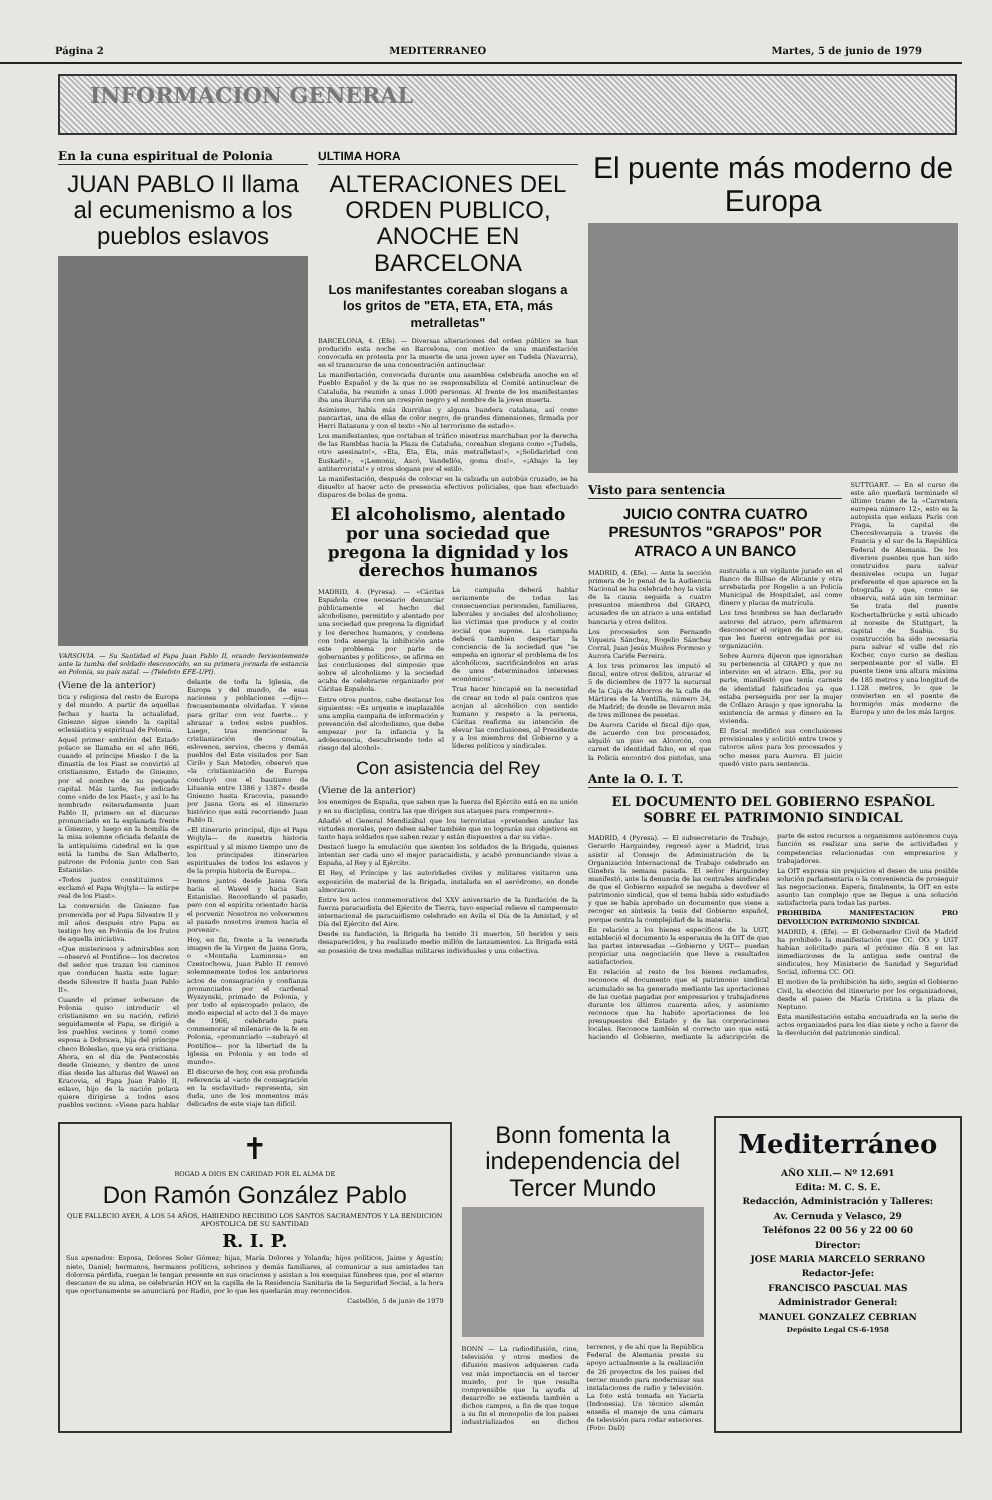Página 2 MEDITERRANEO Martes, 5 de junio de 1979
INFORMACION GENERAL
En la cuna espiritual de Polonia
JUAN PABLO II llama al ecumenismo a los pueblos eslavos
VARSOVIA. — Su Santidad el Papa Juan Pablo II, orando fervientemente ante la tumba del soldado desconocido, en su primera jornada de estancia en Polonia, su país natal. — (Telefoto EFE-UPI).
(Viene de la anterior)
tica y religiosa del resto de Europa y del mundo. A partir de aquellas fechas y hasta la actualidad, Gniezno sigue siendo la capital eclesiástica y espiritual de Polonia.
Aquel primer embrión del Estado polaco se llamaba en el año 966, cuando el príncipe Miesko I de la dinastía de los Piast se convirtió al cristianismo, Estado de Gniezno, por el nombre de su pequeña capital. Más tarde, fue indicado como «nido de los Piast», y así lo ha nombrado reiteradamente Juan Pablo II, primero en el discurso pronunciado en la explanada frente a Gniezno, y luego en la homilía de la misa solemne oficiada delante de la antiquísima catedral en la que está la tumba de San Adalberto, patrono de Polonia junto con San Estanislao.
«Todos juntos constituimos —exclamó el Papa Wojtyla— la estirpe real de los Piast».
La conversión de Gniezno fue promovida por el Papa Silvestre II y mil años después otro Papa es testigo hoy en Polonia de los frutos de aquella iniciativa.
«Que misteriosos y admirables son —observó el Pontífice— los decretos del señor que trazan los caminos que conducen hasta este lugar: desde Silvestre II hasta Juan Pablo II».
Cuando el primer soberano de Polonia quiso introducir el cristianismo en su nación, refirió seguidamente el Papa, se dirigió a los pueblos vecinos y tomó como esposa a Dobrawa, hija del príncipe checo Boleslao, que ya era cristiana. Ahora, en el día de Pentecostés desde Gniezno, y dentro de unos días desde las alturas del Wawel en Kracovia, el Papa Juan Pablo II, eslavo, hijo de la nación polaca quiere dirigirse a todos esos pueblos vecinos. «Viene para hablar delante de toda la Iglesia, de Europa y del mundo, de esas naciones y poblaciones —dijo— frecuentemente olvidadas. Y viene para gritar con voz fuerte... y abrazar a todos estos pueblos. Luego, tras mencionar la cristianización de croatas, eslovenos, servios, checos y demás pueblos del Este visitados por San Cirilo y San Metodio, observó que «la cristianización de Europa concluyó con el bautismo de Lituania entre 1386 y 1387» desde Gniezno hasta Kracovia, pasando por Jasna Gora es el itinerario histórico que está recorriendo Juan Pablo II.
«El itinerario principal, dijo el Papa Wojtyla— de nuestra historia espiritual y al mismo tiempo uno de los principales itinerarios espirituales de todos los eslavos y de la propia historia de Europa...
Iremos juntos desde Jasna Gora hacia el Wawel y hacia San Estanislao. Recordando el pasado, pero con el espíritu orientado hacia el porvenir. Nosotros no volveremos al pasado nosotros iremos hacia el porvenir».
Hoy, en fin, frente a la venerada imagen de la Virgen de Jasna Gora, o «Montaña Luminosa» en Czestochowa, Juan Pablo II renovó solemnemente todos los anteriores actos de consagración y confianza pronunciados por el cardenal Wyszynski, primado de Polonia, y por todo el episcopado polaco, de modo especial el acto del 3 de mayo de 1966, celebrado para conmemorar el milenario de la fe en Polonia, «pronunciado —subrayó el Pontífice— por la libertad de la Iglesia en Polonia y en todo el mundo».
El discurso de hoy, con esa profunda referencia al «acto de consagración en la esclavitud» representa, sin duda, uno de los momentos más delicados de este viaje tan difícil.
ULTIMA HORA
ALTERACIONES DEL ORDEN PUBLICO, ANOCHE EN BARCELONA
Los manifestantes coreaban slogans a los gritos de "ETA, ETA, ETA, más metralletas"
BARCELONA, 4. (Efe). — Diversas alteraciones del orden público se han producido esta noche en Barcelona, con motivo de una manifestación convocada en protesta por la muerte de una joven ayer en Tudela (Navarra), en el transcurso de una concentración antinuclear.
La manifestación, convocada durante una asamblea celebrada anoche en el Pueblo Español y de la que no se responsabiliza el Comité antinuclear de Cataluña, ha reunido a unas 1.000 personas. Al frente de los manifestantes iba una ikurriña con un crespón negro y el nombre de la joven muerta.
Asimismo, había más ikurriñas y alguna bandera catalana, así como pancartas, una de ellas de color negro, de grandes dimensiones, firmada por Herri Batasuna y con el texto «No al terrorismo de estado».
Los manifestantes, que cortaban el tráfico mientras marchaban por la derecha de las Ramblas hacia la Plaza de Cataluña, coreaban slogans como «¡Tudela, otro asesinato!», «Eta, Eta, Eta, más metralletas!», «¡Solidaridad con Euskadi!», «¡Lemoniz, Ascó, Vandellós, goma dos!», «¡Abajo la ley antiterrorista!» y otros slogans por el estilo.
La manifestación, después de colocar en la calzada un autobús cruzado, se ha disuelto al hacer acto de presencia efectivos policiales, que han efectuado disparos de bolas de goma.
El alcoholismo, alentado por una sociedad que pregona la dignidad y los derechos humanos
MADRID, 4. (Pyresa). — «Cáritas Española cree necesario denunciar públicamente el hecho del alcoholismo, permitido y alentado por una sociedad que pregona la dignidad y los derechos humanos, y condena con toda energía la inhibición ante este problema por parte de gobernantes y políticos», se afirma en las conclusiones del simposio que sobre el alcoholismo y la sociedad acaba de celebrarse organizado por Cáritas Española.
Entre otros puntos, cabe destacar los siguientes: «Es urgente e inaplazable una amplia campaña de información y prevención del alcoholismo, que debe empezar por la infancia y la adolescencia, descubriendo todo el riesgo del alcohol».
La campaña deberá hablar seriamente de todas las consecuencias personales, familiares, laborales y sociales del alcoholismo; las víctimas que produce y el costo social que supone. La campaña deberá también despertar la conciencia de la sociedad que "se empeña en ignorar el problema de los alcohólicos, sacrificándolos en aras de unos determinados intereses económicos".
Tras hacer hincapié en la necesidad de crear en todo el país centros que acojan al alcohólico con sentido humano y respeto a la persona, Cáritas reafirma su intención de elevar las conclusiones, al Presidente y a los miembros del Gobierno y a líderes políticos y sindicales.
Con asistencia del Rey
(Viene de la anterior)
los enemigos de España, que saben que la fuerza del Ejército está en su unión y en su disciplina, contra las que dirigen sus ataques para rompernos».
Añadió el General Mendizábal que los terroristas «pretenden anular las virtudes morales, pero deben saber también que no lograrán sus objetivos en tanto haya soldados que saben rezar y están dispuestos a dar su vida».
Destacó luego la emulación que sienten los soldados de la Brigada, quienes intentan ser cada uno el mejor paracaidista, y acabó pronunciando vivas a España, al Rey y al Ejército.
El Rey, el Príncipe y las autoridades civiles y militares visitaron una exposición de material de la Brigada, instalada en el aeródromo, en donde almorzaron.
Entre los actos conmemorativos del XXV aniversario de la fundación de la fuerza paracaidista del Ejército de Tierra, tuvo especial relieve el campeonato internacional de paracaidismo celebrado en Avila el Día de la Amistad, y el Día del Ejército del Aire.
Desde su fundación, la Brigada ha tenido 31 muertos, 50 heridos y seis desaparecidos, y ha realizado medio millón de lanzamientos. La Brigada está en posesión de tres medallas militares individuales y una colectiva.
El puente más moderno de Europa
Visto para sentencia
JUICIO CONTRA CUATRO PRESUNTOS "GRAPOS" POR ATRACO A UN BANCO
MADRID, 4. (Efe). — Ante la sección primera de lo penal de la Audiencia Nacional se ha celebrado hoy la vista de la causa seguida a cuatro presuntos miembros del GRAPO, acusados de un atraco a una entidad bancaria y otros delitos.
Los procesados son Fernando Viqueira Sánchez, Rogelio Sánchez Corral, Juan Jesús Muiños Formoso y Aurora Caride Ferreira.
A los tres primeros les imputó el fiscal, entre otros delitos, atracar el 5 de diciembre de 1977 la sucursal de la Caja de Ahorros de la calle de Mártires de la Ventilla, número 34, de Madrid; de donde se llevaron más de tres millones de pesetas.
De Aurora Caride el fiscal dijo que, de acuerdo con los procesados, alquiló un piso en Alcorcón, con carnet de identidad falso, en el que la Policía encontró dos pistolas, una sustraída a un vigilante jurado en el Banco de Bilbao de Alicante y otra arrebatada por Rogelio a un Policía Municipal de Hospitalet, así como dinero y placas de matrícula.
Los tres hombres se han declarado autores del atraco, pero afirmaron desconocer el origen de las armas, que les fueron entregadas por su organización.
Sobre Aurora dijeron que ignoraban su pertenencia al GRAPO y que no intervino en el atraco. Ella, por su parte, manifestó que tenía carnets de identidad falsificados ya que estaba perseguida por ser la mujer de Collazo Araujo y que ignoraba la existencia de armas y dinero en la vivienda.
El fiscal modificó sus conclusiones provisionales y solicitó entre trece y catorce años para los procesados y ocho meses para Aurora. El juicio quedó visto para sentencia.
SUTTGART. — En el curso de este año quedará terminado el último tramo de la «Carretera europea número 12», esto es la autopista que enlaza París con Praga, la capital de Checoslovaquia a través de Francia y el sur de la República Federal de Alemania. De los diversos puentes que han sido construidos para salvar desniveles ocupa un lugar preferente el que aparece en la fotografía y que, como se observa, está aún sin terminar. Se trata del puente Kochertalbrücke y está ubicado al noreste de Stuttgart, la capital de Suabia. Su construcción ha sido necesaria para salvar el valle del río Kocher, cuyo curso se desliza serpenteante por el valle. El puente tiene una altura máxima de 185 metros y una longitud de 1.128 metros, lo que le convierten en el puente de hormigón más moderno de Europa y uno de los más largos.
Ante la O. I. T.
EL DOCUMENTO DEL GOBIERNO ESPAÑOL SOBRE EL PATRIMONIO SINDICAL
MADRID, 4 (Pyresa). — El subsecretario de Trabajo, Gerardo Harguindey, regresó ayer a Madrid, tras asistir al Consejo de Administración de la Organización Internacional de Trabajo celebrado en Ginebra la semana pasada. El señor Harguindey manifestó, ante la denuncia de las centrales sindicales de que el Gobierno español se negaba a devolver el patrimonio sindical, que el tema había sido estudiado y que se había aprobado un documento que viene a recoger en síntesis la tesis del Gobierno español, porque centra la complejidad de la materia.
En relación a los bienes específicos de la UGT, estableció el documento la esperanza de la OIT de que las partes interesadas —Gobierno y UGT— puedan propiciar una negociación que lleve a resultados satisfactorios.
En relación al resto de los bienes reclamados, reconoce el documento que el patrimonio sindical acumulado se ha generado mediante las aportaciones de las cuotas pagadas por empresarios y trabajadores durante los últimos cuarenta años, y asimismo reconoce que ha habido aportaciones de los presupuestos del Estado y de las corporaciones locales. Reconoce también el correcto uso que está haciendo el Gobierno, mediante la adscripción de parte de estos recursos a organismos autónomos cuya función es realizar una serie de actividades y competencias relacionadas con empresarios y trabajadores.
La OIT expresa sin prejuicios el deseo de una posible solución parlamentaria o la conveniencia de proseguir las negociaciones. Espera, finalmente, la OIT en este asunto tan complejo que se llegue a una solución satisfactoria para todas las partes.
PROHIBIDA MANIFESTACION PRO DEVOLUCION PATRIMONIO SINDICAL
MADRID, 4. (Efe). — El Gobernador Civil de Madrid ha prohibido la manifestación que CC. OO. y UGT habían solicitado para el próximo día 8 en las inmediaciones de la antigua sede central de sindicatos, hoy Ministerio de Sanidad y Seguridad Social, informa CC. OO.
El motivo de la prohibición ha sido, según el Gobierno Civil, la elección del itinerario por los organizadores, desde el paseo de María Cristina a la plaza de Neptuno.
Esta manifestación estaba encuadrada en la serie de actos organizados para los días siete y ocho a favor de la devolución del patrimonio sindical.
✝
ROGAD A DIOS EN CARIDAD POR EL ALMA DE
Don Ramón González Pablo
QUE FALLECIO AYER, A LOS 54 AÑOS, HABIENDO RECIBIDO LOS SANTOS SACRAMENTOS Y LA BENDICION APOSTOLICA DE SU SANTIDAD
R. I. P.
Sus apenados: Esposa, Dolores Soler Gómez; hijas, María Dolores y Yolanda; hijos políticos, Jaime y Agustín; nieto, Daniel; hermanos, hermanos políticos, sobrinos y demás familiares, al comunicar a sus amistades tan dolorosa pérdida, ruegan le tengan presente en sus oraciones y asistan a los exequias fúnebres que, por el eterno descanso de su alma, se celebrarán HOY en la capilla de la Residencia Sanitaria de la Seguridad Social, a la hora que oportunamente se anunciará por Radio, por lo que les quedarán muy reconocidos.
Castellón, 5 de junio de 1979
Bonn fomenta la independencia del Tercer Mundo
BONN — La radiodifusión, cine, televisión y otros medios de difusión masivos adquieren cada vez más importancia en el tercer mundo, por lo que resulta comprensible que la ayuda al desarrollo se extienda también a dichos campos, a fin de que toque a su fin el monopolio de los países industrializados en dichos terrenos, y de ahí que la República Federal de Alemania preste su apoyo actualmente a la realización de 26 proyectos de los países del tercer mundo para modernizar sus instalaciones de radio y televisión. La foto está tomada en Yacarta (Indonesia). Un técnico alemán enseña el manejo de una cámara de televisión para rodar exteriores. (Foto: DaD)
Mediterráneo
AÑO XLII.— Nº 12.691
Edita: M. C. S. E.
Redacción, Administración y Talleres:
Av. Cernuda y Velasco, 29
Teléfonos 22 00 56 y 22 00 60
Director:
JOSE MARIA MARCELO SERRANO
Redactor-Jefe:
FRANCISCO PASCUAL MAS
Administrador General:
MANUEL GONZALEZ CEBRIAN
Depósito Legal CS-6-1958